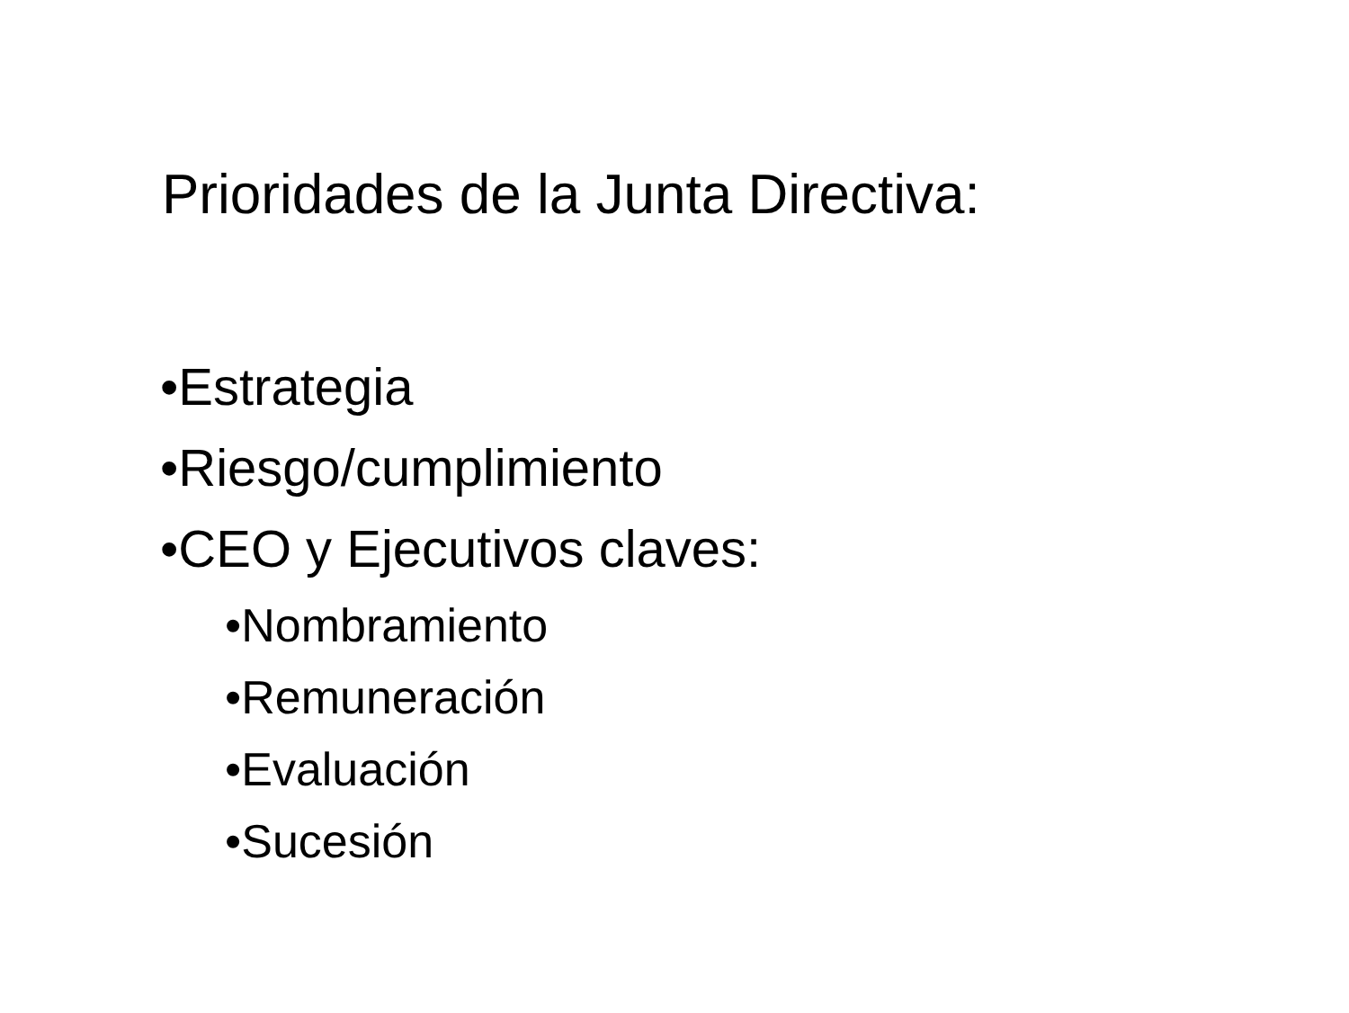Prioridades de la Junta Directiva:
•Estrategia
•Riesgo/cumplimiento
•CEO y Ejecutivos claves:
•Nombramiento
•Remuneración
•Evaluación
•Sucesión